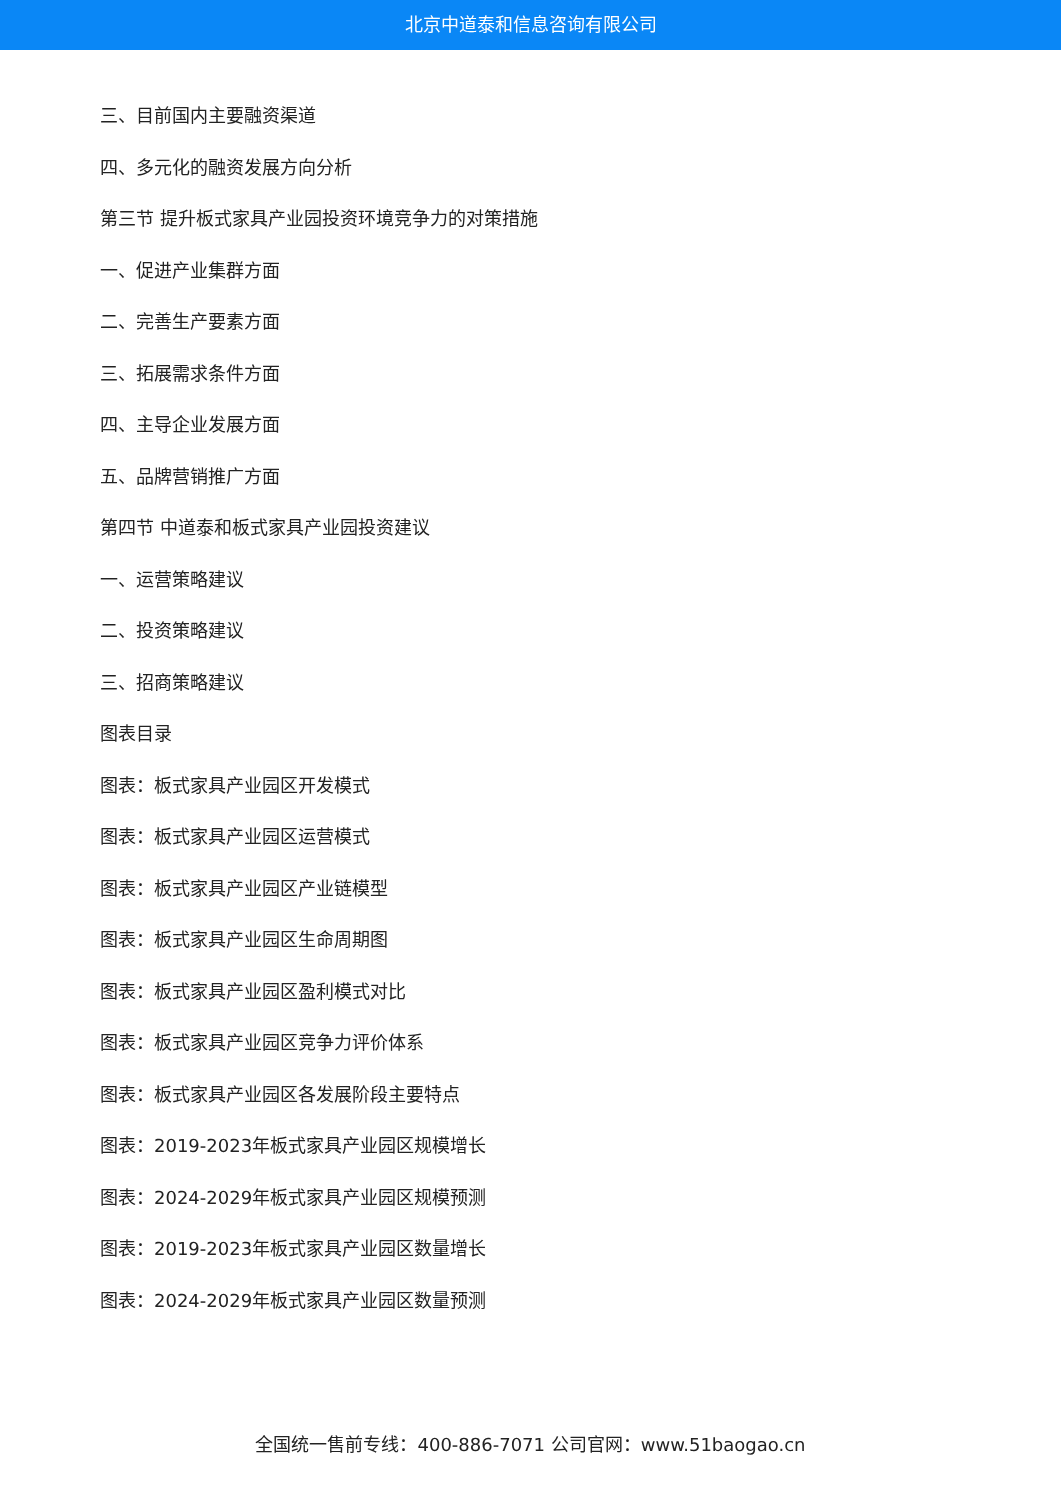北京中道泰和信息咨询有限公司
三、目前国内主要融资渠道
四、多元化的融资发展方向分析
第三节 提升板式家具产业园投资环境竞争力的对策措施
一、促进产业集群方面
二、完善生产要素方面
三、拓展需求条件方面
四、主导企业发展方面
五、品牌营销推广方面
第四节 中道泰和板式家具产业园投资建议
一、运营策略建议
二、投资策略建议
三、招商策略建议
图表目录
图表：板式家具产业园区开发模式
图表：板式家具产业园区运营模式
图表：板式家具产业园区产业链模型
图表：板式家具产业园区生命周期图
图表：板式家具产业园区盈利模式对比
图表：板式家具产业园区竞争力评价体系
图表：板式家具产业园区各发展阶段主要特点
图表：2019-2023年板式家具产业园区规模增长
图表：2024-2029年板式家具产业园区规模预测
图表：2019-2023年板式家具产业园区数量增长
图表：2024-2029年板式家具产业园区数量预测
全国统一售前专线：400-886-7071 公司官网：www.51baogao.cn